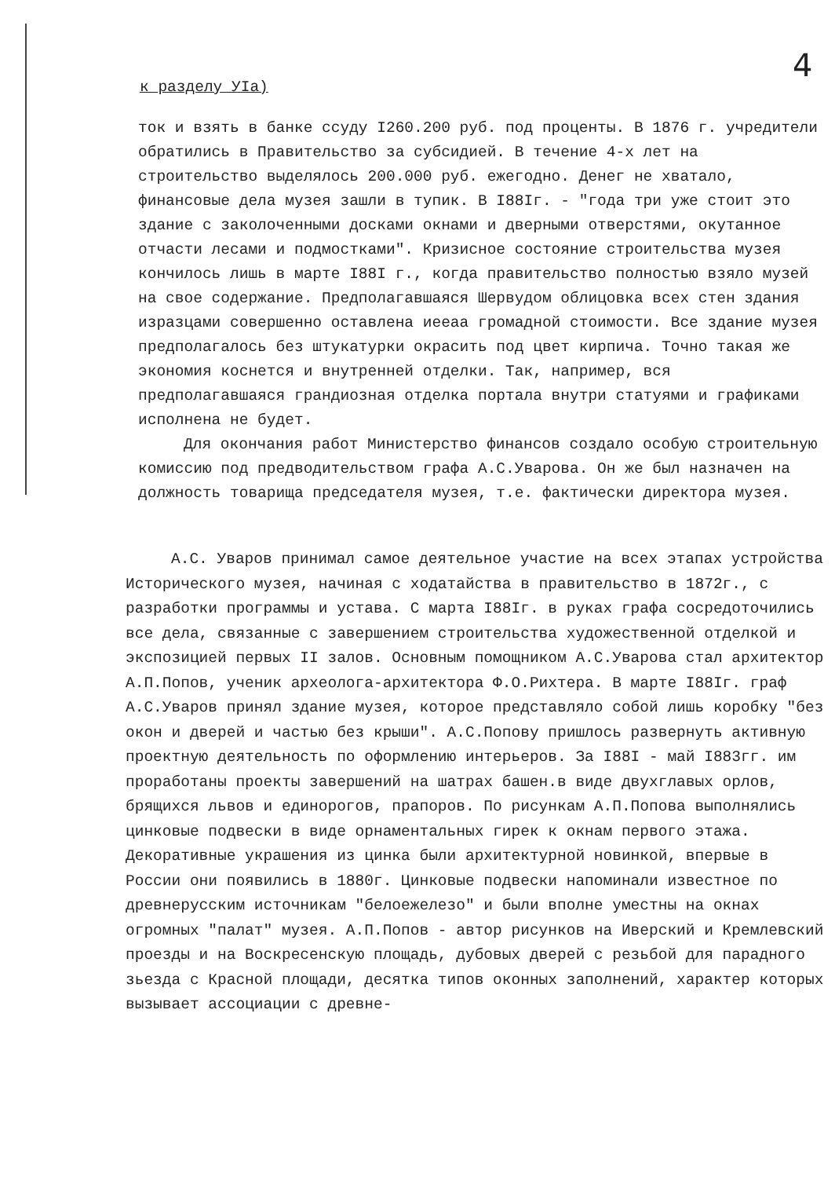4
к разделу УIа)
ток и взять в банке ссуду I260.200 руб. под проценты. В 1876 г. учредители обратились в Правительство за субсидией. В течение 4-х лет на строительство выделялось 200.000 руб. ежегодно. Денег не хватало, финансовые дела музея зашли в тупик. В I88Iг. - "года три уже стоит это здание с заколоченными досками окнами и дверными отверстями, окутанное отчасти лесами и подмостками". Кризисное состояние строительства музея кончилось лишь в марте I88I г., когда правительство полностью взяло музей на свое содержание. Предполагавшаяся Шервудом облицовка всех стен здания изразцами совершенно оставлена иееаа громадной стоимости. Все здание музея предполагалось без штукатурки окрасить под цвет кирпича. Точно такая же экономия коснется и внутренней отделки. Так, например, вся предполагавшаяся грандиозная отделка портала внутри статуями и графиками исполнена не будет.
Для окончания работ Министерство финансов создало особую строительную комиссию под предводительством графа А.С.Уварова. Он же был назначен на должность товарища председателя музея, т.е. фактически директора музея.
А.С. Уваров принимал самое деятельное участие на всех этапах устройства Исторического музея, начиная с ходатайства в правительство в 1872г., с разработки программы и устава. С марта I88Iг. в руках графа сосредоточились все дела, связанные с завершением строительства художественной отделкой и экспозицией первых II залов. Основным помощником А.С.Уварова стал архитектор А.П.Попов, ученик археолога-архитектора Ф.О.Рихтера. В марте I88Iг. граф А.С.Уваров принял здание музея, которое представляло собой лишь коробку "без окон и дверей и частью без крыши". А.С.Попову пришлось развернуть активную проектную деятельность по оформлению интерьеров. За I88I - май I883гг. им проработаны проекты завершений на шатрах башен.в виде двухглавых орлов, брящихся львов и единорогов, прапоров. По рисункам А.П.Попова выполнялись цинковые подвески в виде орнаментальных гирек к окнам первого этажа. Декоративные украшения из цинка были архитектурной новинкой, впервые в России они появились в 1880г. Цинковые подвески напоминали известное по древнерусским источникам "белоежелезо" и были вполне уместны на окнах огромных "палат" музея. А.П.Попов - автор рисунков на Иверский и Кремлевский проезды и на Воскресенскую площадь, дубовых дверей с резьбой для парадного зьезда с Красной площади, десятка типов оконных заполнений, характер которых вызывает ассоциации с древне-